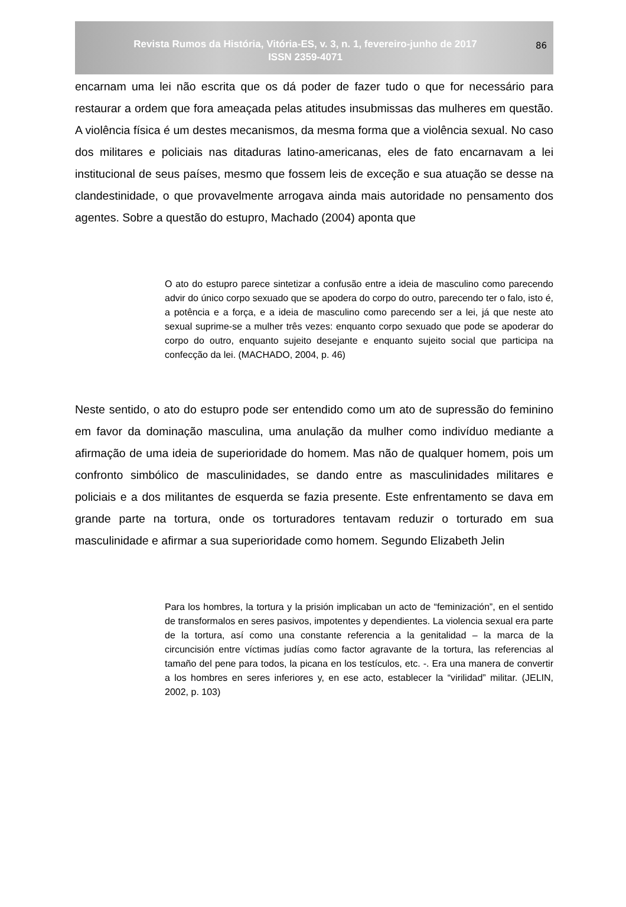Revista Rumos da História, Vitória-ES, v. 3, n. 1, fevereiro-junho de 2017
ISSN 2359-4071
86
encarnam uma lei não escrita que os dá poder de fazer tudo o que for necessário para restaurar a ordem que fora ameaçada pelas atitudes insubmissas das mulheres em questão. A violência física é um destes mecanismos, da mesma forma que a violência sexual. No caso dos militares e policiais nas ditaduras latino-americanas, eles de fato encarnavam a lei institucional de seus países, mesmo que fossem leis de exceção e sua atuação se desse na clandestinidade, o que provavelmente arrogava ainda mais autoridade no pensamento dos agentes. Sobre a questão do estupro, Machado (2004) aponta que
O ato do estupro parece sintetizar a confusão entre a ideia de masculino como parecendo advir do único corpo sexuado que se apodera do corpo do outro, parecendo ter o falo, isto é, a potência e a força, e a ideia de masculino como parecendo ser a lei, já que neste ato sexual suprime-se a mulher três vezes: enquanto corpo sexuado que pode se apoderar do corpo do outro, enquanto sujeito desejante e enquanto sujeito social que participa na confecção da lei. (MACHADO, 2004, p. 46)
Neste sentido, o ato do estupro pode ser entendido como um ato de supressão do feminino em favor da dominação masculina, uma anulação da mulher como indivíduo mediante a afirmação de uma ideia de superioridade do homem. Mas não de qualquer homem, pois um confronto simbólico de masculinidades, se dando entre as masculinidades militares e policiais e a dos militantes de esquerda se fazia presente. Este enfrentamento se dava em grande parte na tortura, onde os torturadores tentavam reduzir o torturado em sua masculinidade e afirmar a sua superioridade como homem. Segundo Elizabeth Jelin
Para los hombres, la tortura y la prisión implicaban un acto de “feminización”, en el sentido de transformalos en seres pasivos, impotentes y dependientes. La violencia sexual era parte de la tortura, así como una constante referencia a la genitalidad – la marca de la circuncisión entre víctimas judías como factor agravante de la tortura, las referencias al tamaño del pene para todos, la picana en los testículos, etc. -. Era una manera de convertir a los hombres en seres inferiores y, en ese acto, establecer la “virilidad” militar. (JELIN, 2002, p. 103)